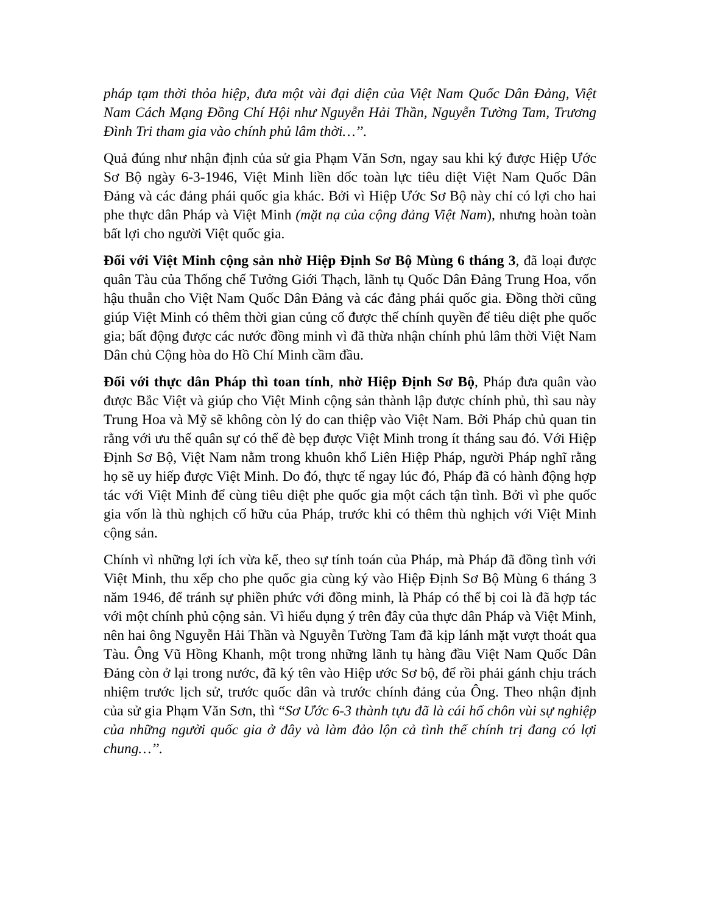pháp tạm thời thỏa hiệp, đưa một vài đại diện của Việt Nam Quốc Dân Đảng, Việt Nam Cách Mạng Đồng Chí Hội như Nguyễn Hải Thần, Nguyễn Tường Tam, Trương Đình Tri tham gia vào chính phủ lâm thời…’’.
Quả đúng như nhận định của sử gia Phạm Văn Sơn, ngay sau khi ký được Hiệp Ước Sơ Bộ ngày 6-3-1946, Việt Minh liền dốc toàn lực tiêu diệt Việt Nam Quốc Dân Đảng và các đảng phái quốc gia khác. Bởi vì Hiệp Ước Sơ Bộ này chỉ có lợi cho hai phe thực dân Pháp và Việt Minh (mặt nạ của cộng đảng Việt Nam), nhưng hoàn toàn bất lợi cho người Việt quốc gia.
Đối với Việt Minh cộng sản nhờ Hiệp Định Sơ Bộ Mùng 6 tháng 3, đã loại được quân Tàu của Thống chế Tưởng Giới Thạch, lãnh tụ Quốc Dân Đảng Trung Hoa, vốn hậu thuẫn cho Việt Nam Quốc Dân Đảng và các đảng phái quốc gia. Đồng thời cũng giúp Việt Minh có thêm thời gian củng cố được thế chính quyền để tiêu diệt phe quốc gia; bất động được các nước đồng minh vì đã thừa nhận chính phủ lâm thời Việt Nam Dân chủ Cộng hòa do Hồ Chí Minh cầm đầu.
Đối với thực dân Pháp thì toan tính, nhờ Hiệp Định Sơ Bộ, Pháp đưa quân vào được Bắc Việt và giúp cho Việt Minh cộng sản thành lập được chính phủ, thì sau này Trung Hoa và Mỹ sẽ không còn lý do can thiệp vào Việt Nam. Bởi Pháp chủ quan tin rằng với ưu thế quân sự có thể đè bẹp được Việt Minh trong ít tháng sau đó. Với Hiệp Định Sơ Bộ, Việt Nam nằm trong khuôn khổ Liên Hiệp Pháp, người Pháp nghĩ rằng họ sẽ uy hiếp được Việt Minh. Do đó, thực tế ngay lúc đó, Pháp đã có hành động hợp tác với Việt Minh để cùng tiêu diệt phe quốc gia một cách tận tình. Bởi vì phe quốc gia vốn là thù nghịch cố hữu của Pháp, trước khi có thêm thù nghịch với Việt Minh cộng sản.
Chính vì những lợi ích vừa kể, theo sự tính toán của Pháp, mà Pháp đã đồng tình với Việt Minh, thu xếp cho phe quốc gia cùng ký vào Hiệp Định Sơ Bộ Mùng 6 tháng 3 năm 1946, để tránh sự phiền phức với đồng minh, là Pháp có thể bị coi là đã hợp tác với một chính phủ cộng sản. Vì hiểu dụng ý trên đây của thực dân Pháp và Việt Minh, nên hai ông Nguyễn Hải Thần và Nguyễn Tường Tam đã kịp lánh mặt vượt thoát qua Tàu. Ông Vũ Hồng Khanh, một trong những lãnh tụ hàng đầu Việt Nam Quốc Dân Đảng còn ở lại trong nước, đã ký tên vào Hiệp ước Sơ bộ, để rồi phải gánh chịu trách nhiệm trước lịch sử, trước quốc dân và trước chính đảng của Ông. Theo nhận định của sử gia Phạm Văn Sơn, thì “Sơ Ước 6-3 thành tựu đã là cái hố chôn vùi sự nghiệp của những người quốc gia ở đây và làm đảo lộn cả tình thế chính trị đang có lợi chung…’’.